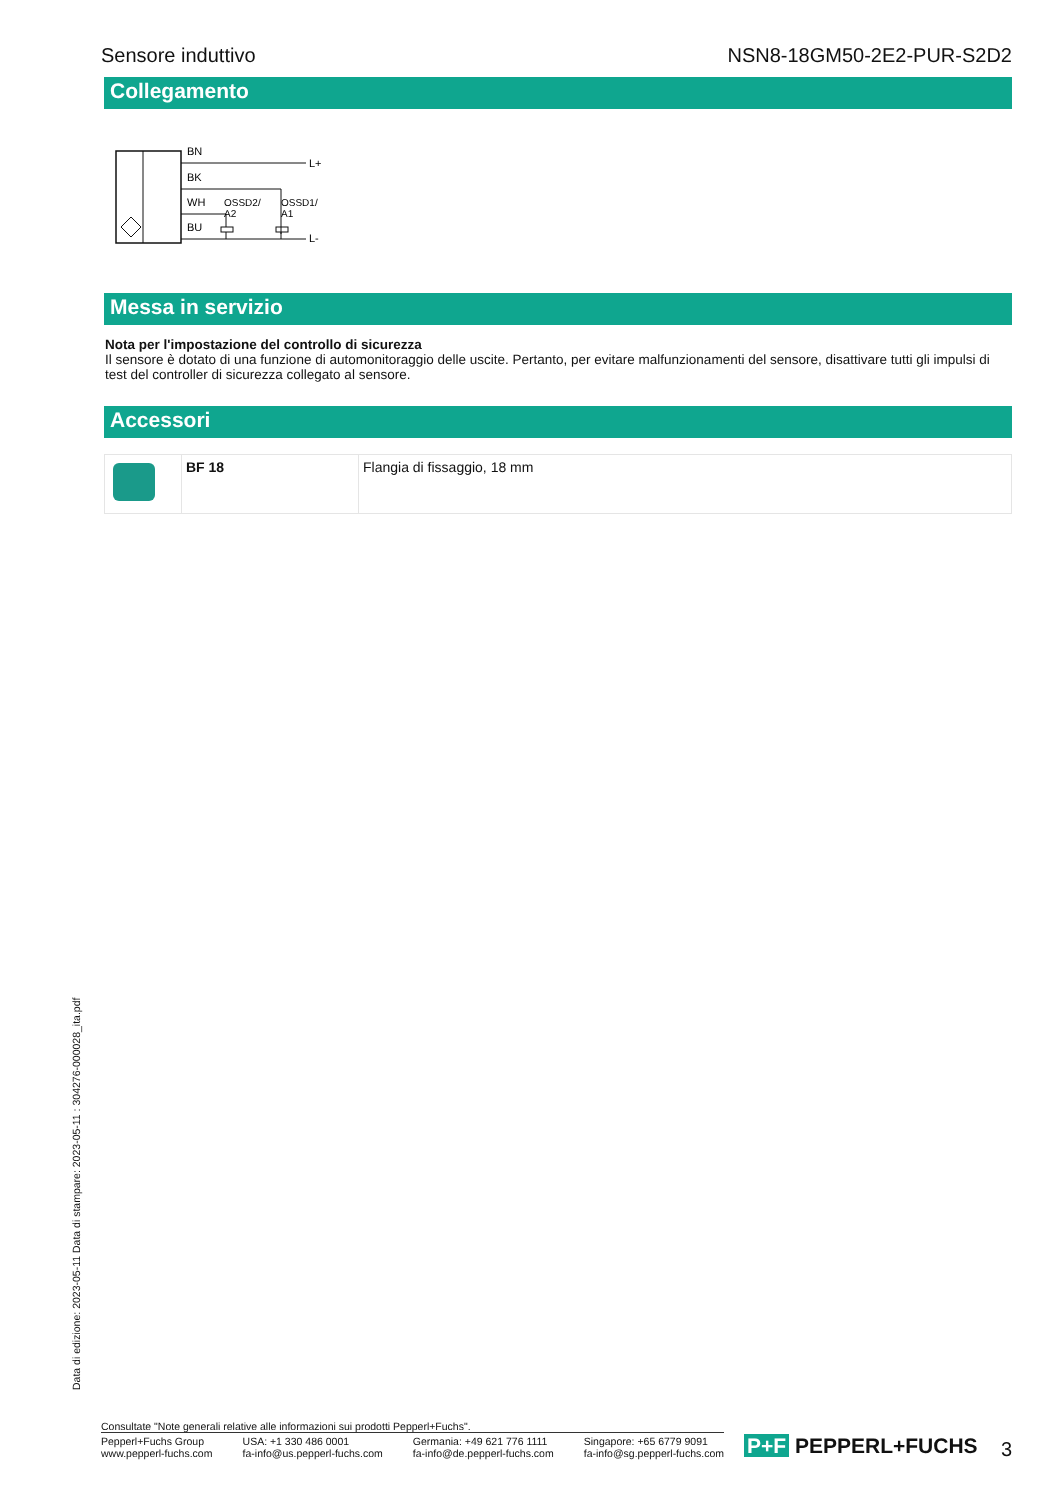Sensore induttivo NSN8-18GM50-2E2-PUR-S2D2
Collegamento
BN
BK
WH
BU
L+
L-
OSSD2/
A2
OSSD1/
A1
Messa in servizio
Nota per l'impostazione del controllo di sicurezza
Il sensore è dotato di una funzione di automonitoraggio delle uscite. Pertanto, per evitare malfunzionamenti del sensore, disattivare tutti gli impulsi di test del controller di sicurezza collegato al sensore.
Accessori
| | BF 18 | Flangia di fissaggio, 18 mm |
Data di edizione: 2023-05-11 Data di stampare: 2023-05-11 : 304276-000028_ita.pdf
Consultate "Note generali relative alle informazioni sui prodotti Pepperl+Fuchs".
Pepperl+Fuchs Group
www.pepperl-fuchs.com
USA: +1 330 486 0001
fa-info@us.pepperl-fuchs.com
Germania: +49 621 776 1111
fa-info@de.pepperl-fuchs.com
Singapore: +65 6779 9091
fa-info@sg.pepperl-fuchs.com
P+F PEPPERL+FUCHS
3